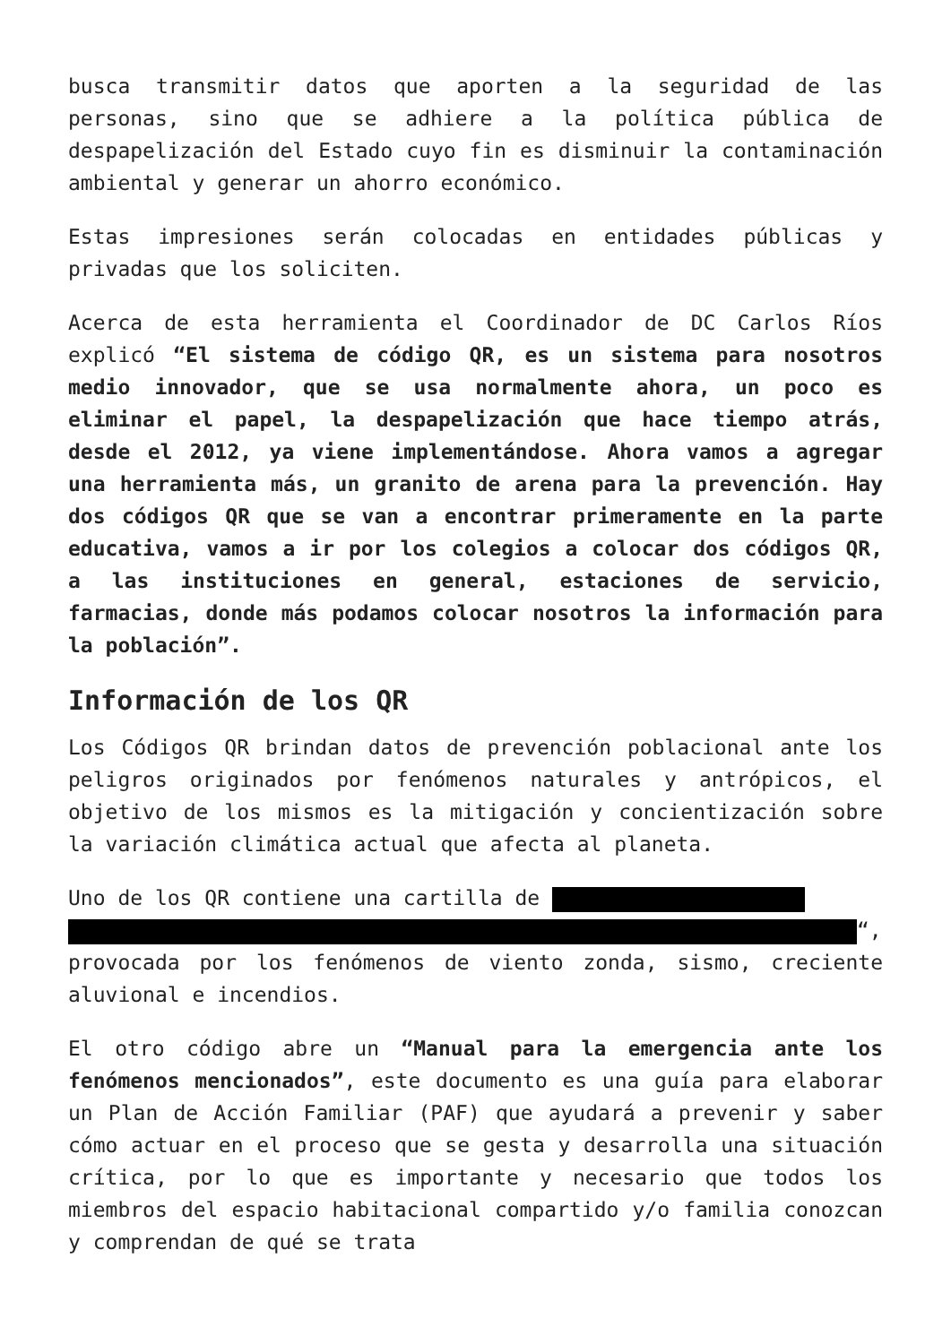busca transmitir datos que aporten a la seguridad de las personas, sino que se adhiere a la política pública de despapelización del Estado cuyo fin es disminuir la contaminación ambiental y generar un ahorro económico.
Estas impresiones serán colocadas en entidades públicas y privadas que los soliciten.
Acerca de esta herramienta el Coordinador de DC Carlos Ríos explicó “El sistema de código QR, es un sistema para nosotros medio innovador, que se usa normalmente ahora, un poco es eliminar el papel, la despapelización que hace tiempo atrás, desde el 2012, ya viene implementándose. Ahora vamos a agregar una herramienta más, un granito de arena para la prevención. Hay dos códigos QR que se van a encontrar primeramente en la parte educativa, vamos a ir por los colegios a colocar dos códigos QR, a las instituciones en general, estaciones de servicio, farmacias, donde más podamos colocar nosotros la información para la población”.
Información de los QR
Los Códigos QR brindan datos de prevención poblacional ante los peligros originados por fenómenos naturales y antrópicos, el objetivo de los mismos es la mitigación y concientización sobre la variación climática actual que afecta al planeta.
Uno de los QR contiene una cartilla de
“, provocada por los fenómenos de viento zonda, sismo, creciente aluvional e incendios.
El otro código abre un “Manual para la emergencia ante los fenómenos mencionados”, este documento es una guía para elaborar un Plan de Acción Familiar (PAF) que ayudará a prevenir y saber cómo actuar en el proceso que se gesta y desarrolla una situación crítica, por lo que es importante y necesario que todos los miembros del espacio habitacional compartido y/o familia conozcan y comprendan de qué se trata